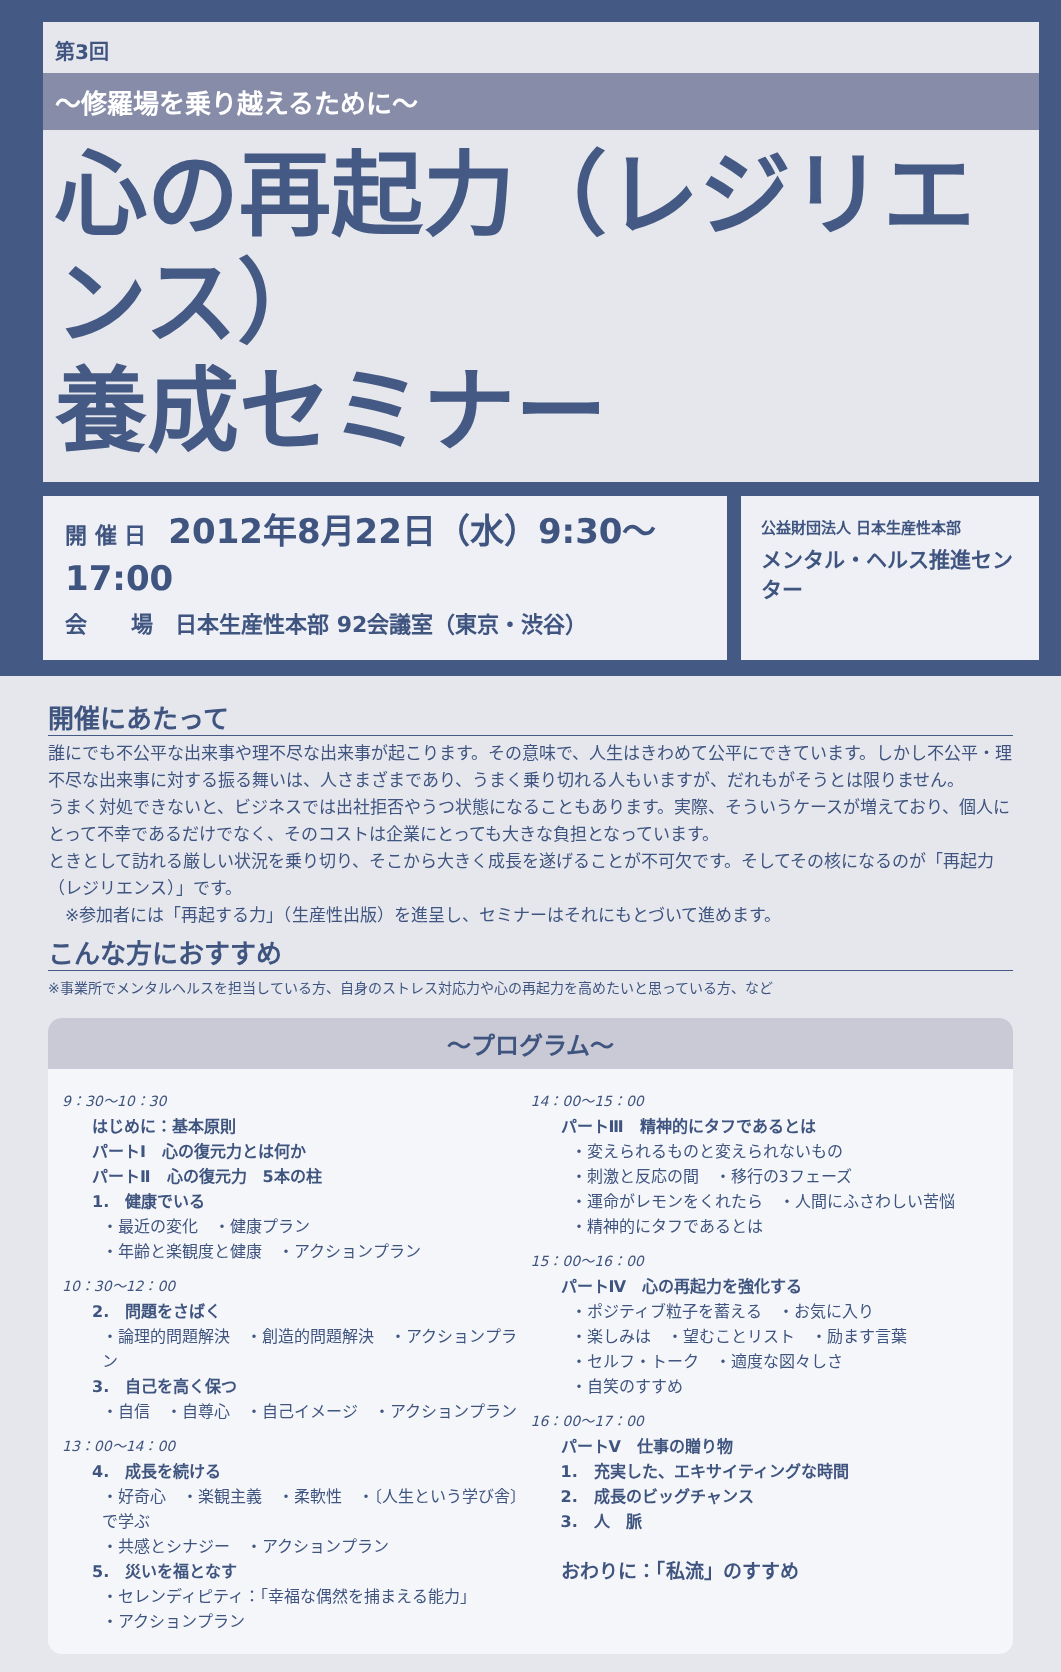第3回
〜修羅場を乗り越えるために〜
心の再起力（レジリエンス）
養成セミナー
開 催 日　2012年8月22日（水）9:30〜17:00
会　　場　日本生産性本部 92会議室（東京・渋谷）
公益財団法人 日本生産性本部
メンタル・ヘルス推進センター
開催にあたって
誰にでも不公平な出来事や理不尽な出来事が起こります。その意味で、人生はきわめて公平にできています。しかし不公平・理不尽な出来事に対する振る舞いは、人さまざまであり、うまく乗り切れる人もいますが、だれもがそうとは限りません。
うまく対処できないと、ビジネスでは出社拒否やうつ状態になることもあります。実際、そういうケースが増えており、個人にとって不幸であるだけでなく、そのコストは企業にとっても大きな負担となっています。
ときとして訪れる厳しい状況を乗り切り、そこから大きく成長を遂げることが不可欠です。そしてその核になるのが「再起力（レジリエンス）」です。
　※参加者には「再起する力」（生産性出版）を進呈し、セミナーはそれにもとづいて進めます。
こんな方におすすめ
※事業所でメンタルヘルスを担当している方、自身のストレス対応力や心の再起力を高めたいと思っている方、など
〜プログラム〜
9：30〜10：30
はじめに：基本原則
パートⅠ　心の復元力とは何か
パートⅡ　心の復元力　5本の柱
1.　健康でいる
・最近の変化　・健康プラン
・年齢と楽観度と健康　・アクションプラン
10：30〜12：00
2.　問題をさばく
・論理的問題解決　・創造的問題解決　・アクションプラン
3.　自己を高く保つ
・自信　・自尊心　・自己イメージ　・アクションプラン
13：00〜14：00
4.　成長を続ける
・好奇心　・楽観主義　・柔軟性　・〔人生という学び舎〕で学ぶ
・共感とシナジー　・アクションプラン
5.　災いを福となす
・セレンディピティ：「幸福な偶然を捕まえる能力」
・アクションプラン
14：00〜15：00
パートⅢ　精神的にタフであるとは
・変えられるものと変えられないもの
・刺激と反応の間　・移行の3フェーズ
・運命がレモンをくれたら　・人間にふさわしい苦悩
・精神的にタフであるとは
15：00〜16：00
パートⅣ　心の再起力を強化する
・ポジティブ粒子を蓄える　・お気に入り
・楽しみは　・望むことリスト　・励ます言葉
・セルフ・トーク　・適度な図々しさ
・自笑のすすめ
16：00〜17：00
パートⅤ　仕事の贈り物
1.　充実した、エキサイティングな時間
2.　成長のビッグチャンス
3.　人　脈
おわりに：「私流」のすすめ